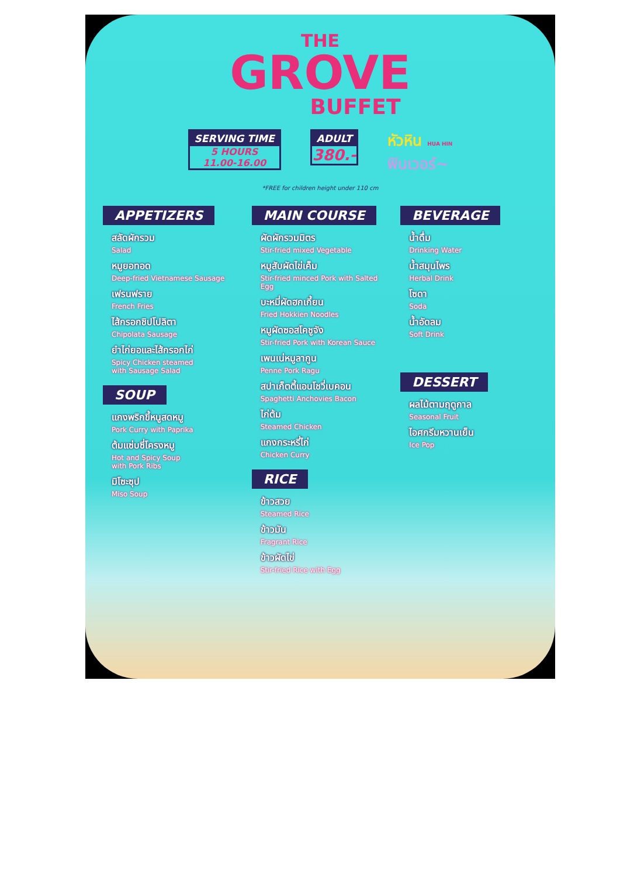THE
GROVE
BUFFET
SERVING TIME
5 HOURS
11.00-16.00
ADULT
380.-
หัวหิน HUA HIN
ฟินเวอร์~
*FREE for children height under 110 cm
APPETIZERS
สลัดผักรวม
Salad
หมูยอทอด
Deep-fried Vietnamese Sausage
เฟรนฟราย
French Fries
ไส้กรอกชิปโปลิตา
Chipolata Sausage
ยำไก่ยอและไส้กรอกไก่
Spicy Chicken steamed
with Sausage Salad
SOUP
แกงพริกขี้หนูสดหมู
Pork Curry with Paprika
ต้มแซ่บซี่โครงหมู
Hot and Spicy Soup
with Pork Ribs
มิโซะซุป
Miso Soup
MAIN COURSE
ผัดผักรวมมิตร
Stir-fried mixed Vegetable
หมูสับผัดไข่เค็ม
Stir-fried minced Pork with Salted Egg
บะหมี่ผัดฮกเกี้ยน
Fried Hokkien Noodles
หมูผัดซอสโคชูจัง
Stir-fried Pork with Korean Sauce
เพนเน่หมูลากูน
Penne Pork Ragu
สปาเก็ตตี้แอนโชวี่เบคอน
Spaghetti Anchovies Bacon
ไก่ต้ม
Steamed Chicken
แกงกระหรี่ไก่
Chicken Curry
RICE
ข้าวสวย
Steamed Rice
ข้าวมัน
Fragrant Rice
ข้าวผัดไข่
Stir-fried Rice with Egg
BEVERAGE
น้ำดื่ม
Drinking Water
น้ำสมุนไพร
Herbal Drink
โซดา
Soda
น้ำอัดลม
Soft Drink
DESSERT
ผลไม้ตามฤดูกาล
Seasonal Fruit
ไอศกรีมหวานเย็น
Ice Pop